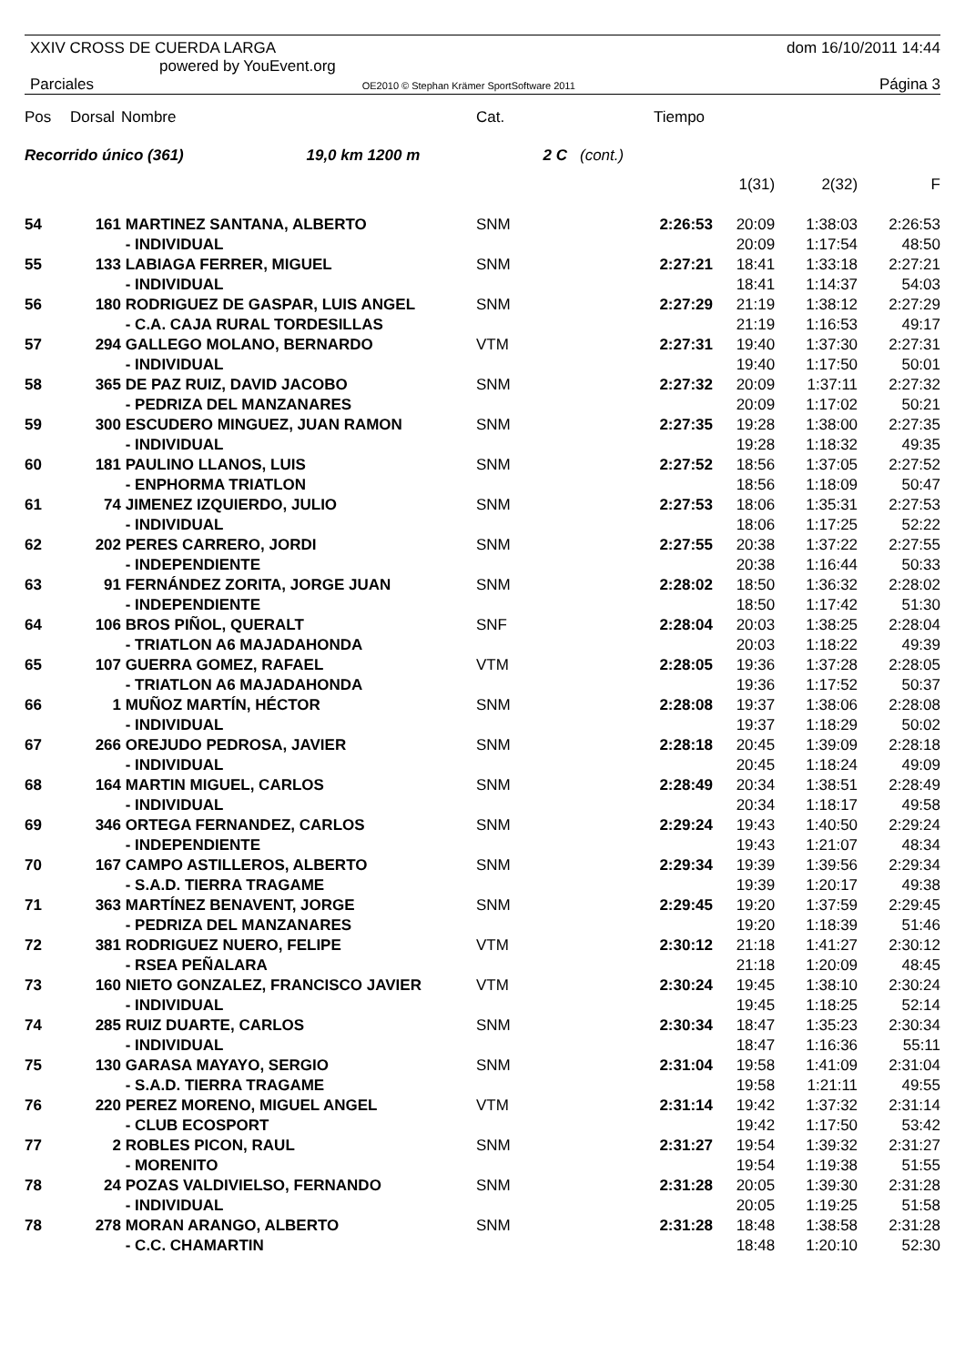XXIV CROSS DE CUERDA LARGA
powered by YouEvent.org
Parciales OE2010 © Stephan Krämer SportSoftware 2011
dom 16/10/2011 14:44
Página 3
| Pos | Dorsal | Nombre | Cat. | | Tiempo | | | |
| --- | --- | --- | --- | --- | --- | --- | --- | --- |
| Recorrido único (361) 19,0 km 1200 m | | | 2 C | (cont.) | | | | |
| | | | | | | 1(31) | 2(32) | F |
| 54 | 161 | MARTINEZ SANTANA, ALBERTO - INDIVIDUAL | SNM | | 2:26:53 | 20:09 20:09 | 1:38:03 1:17:54 | 2:26:53 48:50 |
| 55 | 133 | LABIAGA FERRER, MIGUEL - INDIVIDUAL | SNM | | 2:27:21 | 18:41 18:41 | 1:33:18 1:14:37 | 2:27:21 54:03 |
| 56 | 180 | RODRIGUEZ DE GASPAR, LUIS ANGEL - C.A. CAJA RURAL TORDESILLAS | SNM | | 2:27:29 | 21:19 21:19 | 1:38:12 1:16:53 | 2:27:29 49:17 |
| 57 | 294 | GALLEGO MOLANO, BERNARDO - INDIVIDUAL | VTM | | 2:27:31 | 19:40 19:40 | 1:37:30 1:17:50 | 2:27:31 50:01 |
| 58 | 365 | DE PAZ RUIZ, DAVID JACOBO - PEDRIZA DEL MANZANARES | SNM | | 2:27:32 | 20:09 20:09 | 1:37:11 1:17:02 | 2:27:32 50:21 |
| 59 | 300 | ESCUDERO MINGUEZ, JUAN RAMON - INDIVIDUAL | SNM | | 2:27:35 | 19:28 19:28 | 1:38:00 1:18:32 | 2:27:35 49:35 |
| 60 | 181 | PAULINO LLANOS, LUIS - ENPHORMA TRIATLON | SNM | | 2:27:52 | 18:56 18:56 | 1:37:05 1:18:09 | 2:27:52 50:47 |
| 61 | 74 | JIMENEZ IZQUIERDO, JULIO - INDIVIDUAL | SNM | | 2:27:53 | 18:06 18:06 | 1:35:31 1:17:25 | 2:27:53 52:22 |
| 62 | 202 | PERES CARRERO, JORDI - INDEPENDIENTE | SNM | | 2:27:55 | 20:38 20:38 | 1:37:22 1:16:44 | 2:27:55 50:33 |
| 63 | 91 | FERNÁNDEZ ZORITA, JORGE JUAN - INDEPENDIENTE | SNM | | 2:28:02 | 18:50 18:50 | 1:36:32 1:17:42 | 2:28:02 51:30 |
| 64 | 106 | BROS PIÑOL, QUERALT - TRIATLON A6 MAJADAHONDA | SNF | | 2:28:04 | 20:03 20:03 | 1:38:25 1:18:22 | 2:28:04 49:39 |
| 65 | 107 | GUERRA GOMEZ, RAFAEL - TRIATLON A6 MAJADAHONDA | VTM | | 2:28:05 | 19:36 19:36 | 1:37:28 1:17:52 | 2:28:05 50:37 |
| 66 | 1 | MUÑOZ MARTÍN, HÉCTOR - INDIVIDUAL | SNM | | 2:28:08 | 19:37 19:37 | 1:38:06 1:18:29 | 2:28:08 50:02 |
| 67 | 266 | OREJUDO PEDROSA, JAVIER - INDIVIDUAL | SNM | | 2:28:18 | 20:45 20:45 | 1:39:09 1:18:24 | 2:28:18 49:09 |
| 68 | 164 | MARTIN MIGUEL, CARLOS - INDIVIDUAL | SNM | | 2:28:49 | 20:34 20:34 | 1:38:51 1:18:17 | 2:28:49 49:58 |
| 69 | 346 | ORTEGA FERNANDEZ, CARLOS - INDEPENDIENTE | SNM | | 2:29:24 | 19:43 19:43 | 1:40:50 1:21:07 | 2:29:24 48:34 |
| 70 | 167 | CAMPO ASTILLEROS, ALBERTO - S.A.D. TIERRA TRAGAME | SNM | | 2:29:34 | 19:39 19:39 | 1:39:56 1:20:17 | 2:29:34 49:38 |
| 71 | 363 | MARTÍNEZ BENAVENT, JORGE - PEDRIZA DEL MANZANARES | SNM | | 2:29:45 | 19:20 19:20 | 1:37:59 1:18:39 | 2:29:45 51:46 |
| 72 | 381 | RODRIGUEZ NUERO, FELIPE - RSEA PEÑALARA | VTM | | 2:30:12 | 21:18 21:18 | 1:41:27 1:20:09 | 2:30:12 48:45 |
| 73 | 160 | NIETO GONZALEZ, FRANCISCO JAVIER - INDIVIDUAL | VTM | | 2:30:24 | 19:45 19:45 | 1:38:10 1:18:25 | 2:30:24 52:14 |
| 74 | 285 | RUIZ DUARTE, CARLOS - INDIVIDUAL | SNM | | 2:30:34 | 18:47 18:47 | 1:35:23 1:16:36 | 2:30:34 55:11 |
| 75 | 130 | GARASA MAYAYO, SERGIO - S.A.D. TIERRA TRAGAME | SNM | | 2:31:04 | 19:58 19:58 | 1:41:09 1:21:11 | 2:31:04 49:55 |
| 76 | 220 | PEREZ MORENO, MIGUEL ANGEL - CLUB ECOSPORT | VTM | | 2:31:14 | 19:42 19:42 | 1:37:32 1:17:50 | 2:31:14 53:42 |
| 77 | 2 | ROBLES PICON, RAUL - MORENITO | SNM | | 2:31:27 | 19:54 19:54 | 1:39:32 1:19:38 | 2:31:27 51:55 |
| 78 | 24 | POZAS VALDIVIELSO, FERNANDO - INDIVIDUAL | SNM | | 2:31:28 | 20:05 20:05 | 1:39:30 1:19:25 | 2:31:28 51:58 |
| 78 | 278 | MORAN ARANGO, ALBERTO - C.C. CHAMARTIN | SNM | | 2:31:28 | 18:48 18:48 | 1:38:58 1:20:10 | 2:31:28 52:30 |